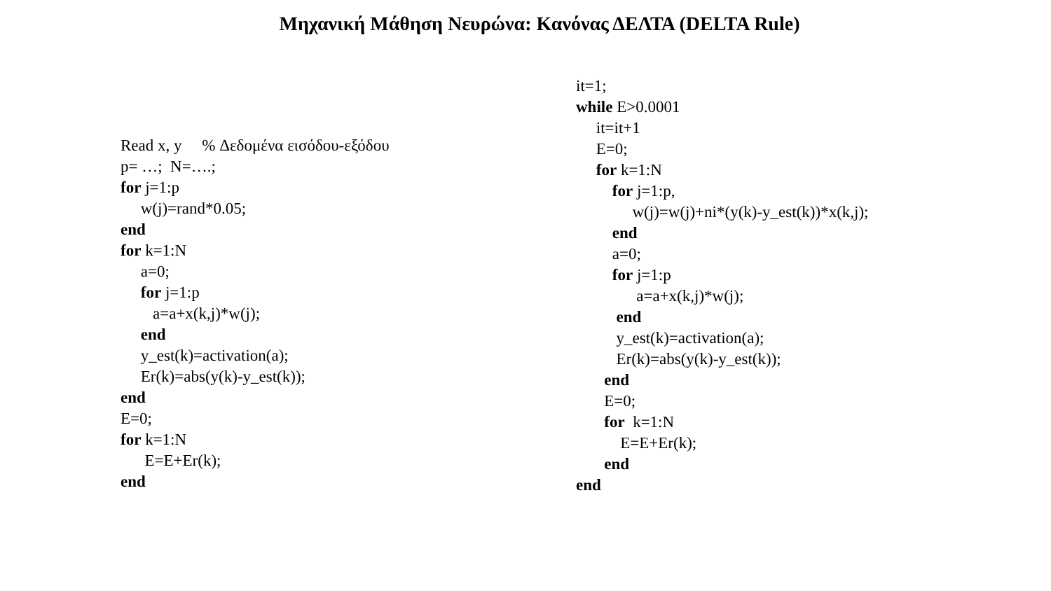Μηχανική Μάθηση Νευρώνα: Κανόνας ΔΕΛΤΑ (DELTA Rule)
Read x, y % Δεδομένα εισόδου-εξόδου p= …; N=….; for j=1:p w(j)=rand*0.05; end for k=1:N a=0; for j=1:p a=a+x(k,j)*w(j); end y_est(k)=activation(a); Er(k)=abs(y(k)-y_est(k)); end E=0; for k=1:N E=E+Er(k); end
it=1; while E>0.0001 it=it+1 E=0; for k=1:N for j=1:p, w(j)=w(j)+ni*(y(k)-y_est(k))*x(k,j); end a=0; for j=1:p a=a+x(k,j)*w(j); end y_est(k)=activation(a); Er(k)=abs(y(k)-y_est(k)); end E=0; for k=1:N E=E+Er(k); end end